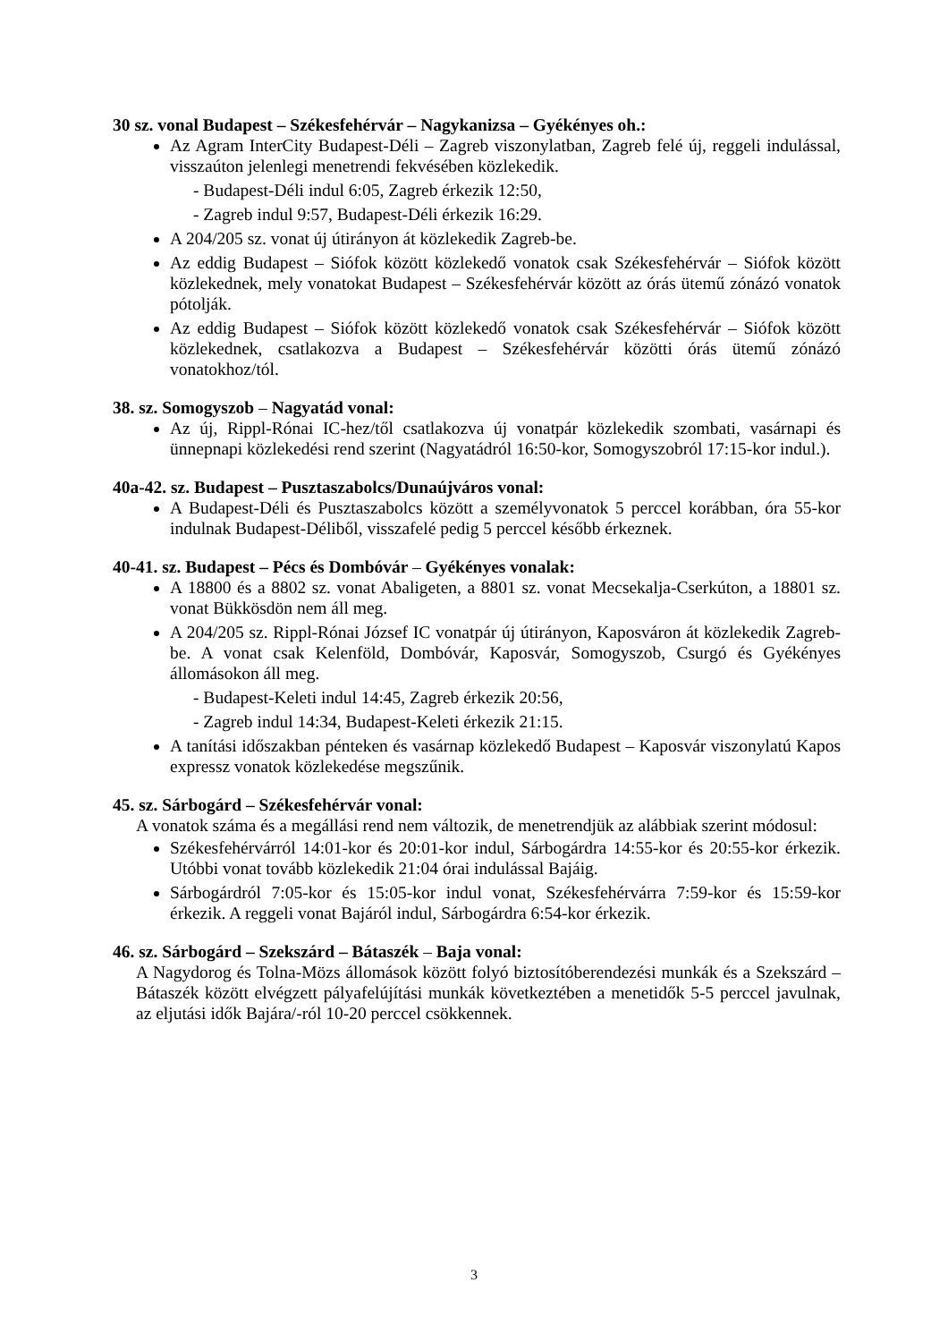30 sz. vonal Budapest – Székesfehérvár – Nagykanizsa – Gyékényes oh.:
Az Agram InterCity Budapest-Déli – Zagreb viszonylatban, Zagreb felé új, reggeli indulással, visszaúton jelenlegi menetrendi fekvésében közlekedik.
- Budapest-Déli indul 6:05, Zagreb érkezik 12:50,
- Zagreb indul 9:57, Budapest-Déli érkezik 16:29.
A 204/205 sz. vonat új útirányon át közlekedik Zagreb-be.
Az eddig Budapest – Siófok között közlekedő vonatok csak Székesfehérvár – Siófok között közlekednek, mely vonatokat Budapest – Székesfehérvár között az órás ütemű zónázó vonatok pótolják.
Az eddig Budapest – Siófok között közlekedő vonatok csak Székesfehérvár – Siófok között közlekednek, csatlakozva a Budapest – Székesfehérvár közötti órás ütemű zónázó vonatokhoz/tól.
38. sz. Somogyszob – Nagyatád vonal:
Az új, Rippl-Rónai IC-hez/től csatlakozva új vonatpár közlekedik szombati, vasárnapi és ünnepnapi közlekedési rend szerint (Nagyatádról 16:50-kor, Somogyszobról 17:15-kor indul.).
40a-42. sz. Budapest – Pusztaszabolcs/Dunaújváros vonal:
A Budapest-Déli és Pusztaszabolcs között a személyvonatok 5 perccel korábban, óra 55-kor indulnak Budapest-Déliből, visszafelé pedig 5 perccel később érkeznek.
40-41. sz. Budapest – Pécs és Dombóvár – Gyékényes vonalak:
A 18800 és a 8802 sz. vonat Abaligeten, a 8801 sz. vonat Mecsekalja-Cserkúton, a 18801 sz. vonat Bükkösdön nem áll meg.
A 204/205 sz. Rippl-Rónai József IC vonatpár új útirányon, Kaposváron át közlekedik Zagreb-be. A vonat csak Kelenföld, Dombóvár, Kaposvár, Somogyszob, Csurgó és Gyékényes állomásokon áll meg.
- Budapest-Keleti indul 14:45, Zagreb érkezik 20:56,
- Zagreb indul 14:34, Budapest-Keleti érkezik 21:15.
A tanítási időszakban pénteken és vasárnap közlekedő Budapest – Kaposvár viszonylatú Kapos expressz vonatok közlekedése megszűnik.
45. sz. Sárbogárd – Székesfehérvár vonal:
A vonatok száma és a megállási rend nem változik, de menetrendjük az alábbiak szerint módosul:
Székesfehérvárról 14:01-kor és 20:01-kor indul, Sárbogárdra 14:55-kor és 20:55-kor érkezik. Utóbbi vonat tovább közlekedik 21:04 órai indulással Bajáig.
Sárbogárdról 7:05-kor és 15:05-kor indul vonat, Székesfehérvárra 7:59-kor és 15:59-kor érkezik. A reggeli vonat Bajáról indul, Sárbogárdra 6:54-kor érkezik.
46. sz. Sárbogárd – Szekszárd – Bátaszék – Baja vonal:
A Nagydorog és Tolna-Mözs állomások között folyó biztosítóberendezési munkák és a Szekszárd – Bátaszék között elvégzett pályafelújítási munkák következtében a menetidők 5-5 perccel javulnak, az eljutási idők Bajára/-ról 10-20 perccel csökkennek.
3